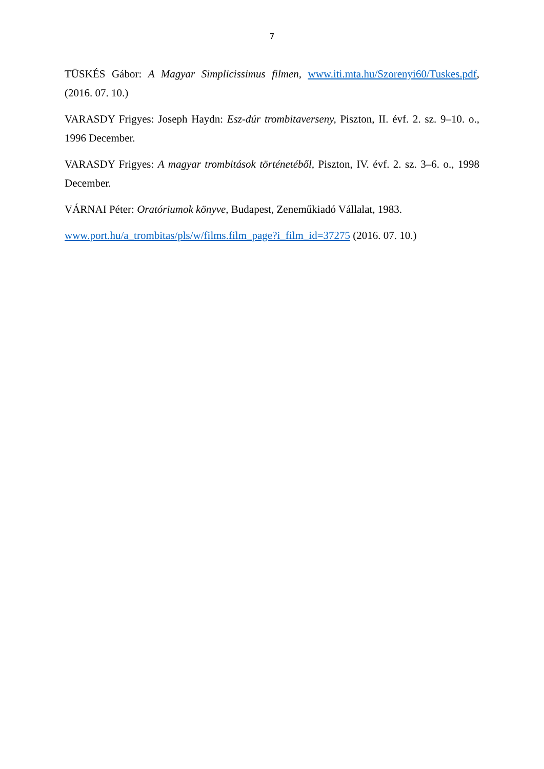7
TÜSKÉS Gábor: A Magyar Simplicissimus filmen, www.iti.mta.hu/Szorenyi60/Tuskes.pdf, (2016. 07. 10.)
VARASDY Frigyes: Joseph Haydn: Esz-dúr trombitaverseny, Piszton, II. évf. 2. sz. 9–10. o., 1996 December.
VARASDY Frigyes: A magyar trombitások történetéből, Piszton, IV. évf. 2. sz. 3–6. o., 1998 December.
VÁRNAI Péter: Oratóriumok könyve, Budapest, Zeneműkiadó Vállalat, 1983.
www.port.hu/a_trombitas/pls/w/films.film_page?i_film_id=37275 (2016. 07. 10.)